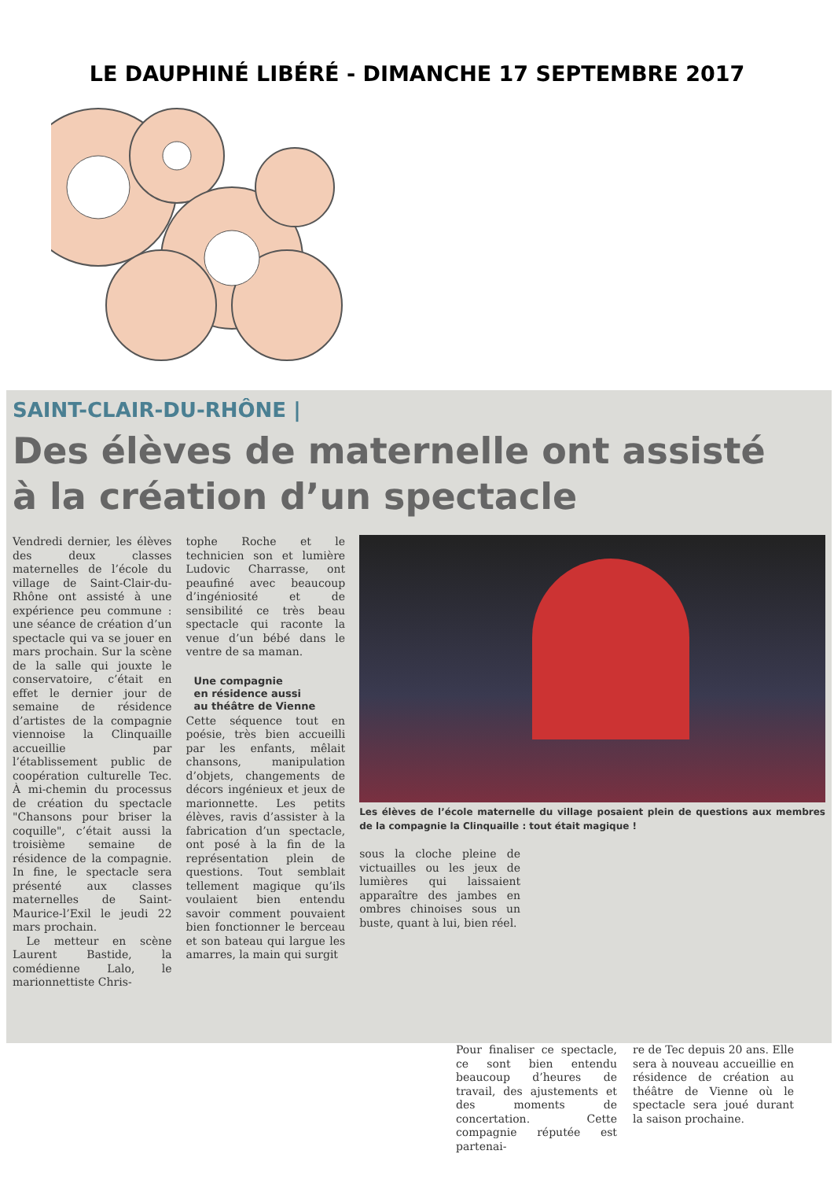LE DAUPHINÉ LIBÉRÉ - DIMANCHE 17 SEPTEMBRE 2017
SAINT-CLAIR-DU-RHÔNE |
Des élèves de maternelle ont assisté
à la création d’un spectacle
Vendredi dernier, les élèves des deux classes maternelles de l’école du village de Saint-Clair-du-Rhône ont assisté à une expérience peu commune : une séance de création d’un spectacle qui va se jouer en mars prochain. Sur la scène de la salle qui jouxte le conservatoire, c’était en effet le dernier jour de semaine de résidence d’artistes de la compagnie viennoise la Clinquaille accueillie par l’établissement public de coopération culturelle Tec. À mi-chemin du processus de création du spectacle "Chansons pour briser la coquille", c’était aussi la troisième semaine de résidence de la compagnie. In fine, le spectacle sera présenté aux classes maternelles de Saint-Maurice-l’Exil le jeudi 22 mars prochain.
Le metteur en scène Laurent Bastide, la comédienne Lalo, le marionnettiste Chris-
tophe Roche et le technicien son et lumière Ludovic Charrasse, ont peaufiné avec beaucoup d’ingéniosité et de sensibilité ce très beau spectacle qui raconte la venue d’un bébé dans le ventre de sa maman.
Une compagnie
en résidence aussi
au théâtre de Vienne
Cette séquence tout en poésie, très bien accueilli par les enfants, mêlait chansons, manipulation d’objets, changements de décors ingénieux et jeux de marionnette. Les petits élèves, ravis d’assister à la fabrication d’un spectacle, ont posé à la fin de la représentation plein de questions. Tout semblait tellement magique qu’ils voulaient bien entendu savoir comment pouvaient bien fonctionner le berceau et son bateau qui largue les amarres, la main qui surgit
Les élèves de l’école maternelle du village posaient plein de questions aux membres de la compagnie la Clinquaille : tout était magique !
sous la cloche pleine de victuailles ou les jeux de lumières qui laissaient apparaître des jambes en ombres chinoises sous un buste, quant à lui, bien réel.
Pour finaliser ce spectacle, ce sont bien entendu beaucoup d’heures de travail, des ajustements et des moments de concertation. Cette compagnie réputée est partenai-
re de Tec depuis 20 ans. Elle sera à nouveau accueillie en résidence de création au théâtre de Vienne où le spectacle sera joué durant la saison prochaine.